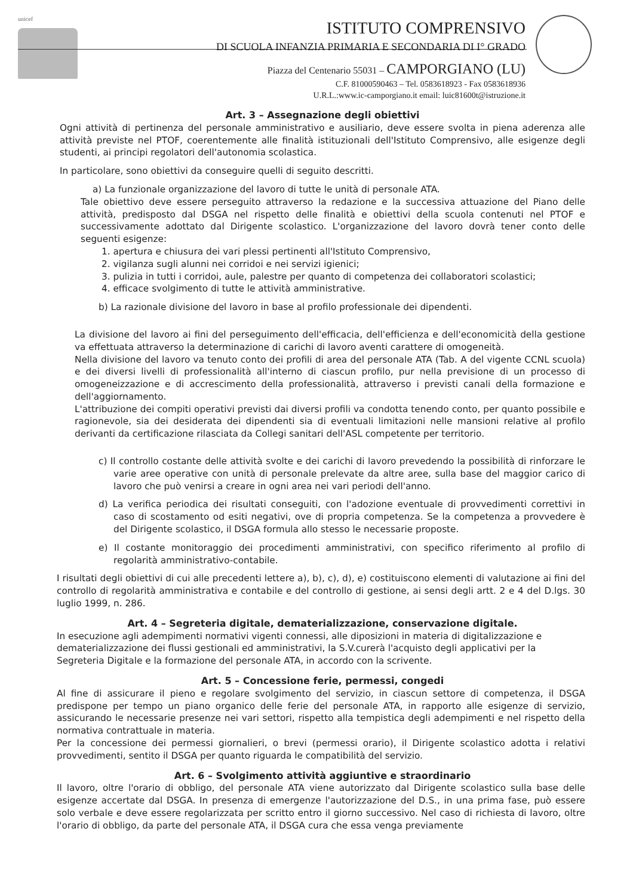unicef
ISTITUTO COMPRENSIVO
DI SCUOLA INFANZIA PRIMARIA E SECONDARIA DI I° GRADO
Piazza del Centenario 55031 – CAMPORGIANO (LU)
C.F. 81000590463 – Tel. 0583618923 - Fax 0583618936
U.R.L.:www.ic-camporgiano.it email: luic81600t@istruzione.it
Art. 3 – Assegnazione degli obiettivi
Ogni attività di pertinenza del personale amministrativo e ausiliario, deve essere svolta in piena aderenza alle attività previste nel PTOF, coerentemente alle finalità istituzionali dell'Istituto Comprensivo, alle esigenze degli studenti, ai principi regolatori dell'autonomia scolastica.
In particolare, sono obiettivi da conseguire quelli di seguito descritti.
a) La funzionale organizzazione del lavoro di tutte le unità di personale ATA.
Tale obiettivo deve essere perseguito attraverso la redazione e la successiva attuazione del Piano delle attività, predisposto dal DSGA nel rispetto delle finalità e obiettivi della scuola contenuti nel PTOF e successivamente adottato dal Dirigente scolastico. L'organizzazione del lavoro dovrà tener conto delle seguenti esigenze:
1. apertura e chiusura dei vari plessi pertinenti all'Istituto Comprensivo,
2. vigilanza sugli alunni nei corridoi e nei servizi igienici;
3. pulizia in tutti i corridoi, aule, palestre per quanto di competenza dei collaboratori scolastici;
4. efficace svolgimento di tutte le attività amministrative.
b) La razionale divisione del lavoro in base al profilo professionale dei dipendenti.
La divisione del lavoro ai fini del perseguimento dell'efficacia, dell'efficienza e dell'economicità della gestione va effettuata attraverso la determinazione di carichi di lavoro aventi carattere di omogeneità.
Nella divisione del lavoro va tenuto conto dei profili di area del personale ATA (Tab. A del vigente CCNL scuola) e dei diversi livelli di professionalità all'interno di ciascun profilo, pur nella previsione di un processo di omogeneizzazione e di accrescimento della professionalità, attraverso i previsti canali della formazione e dell'aggiornamento.
L'attribuzione dei compiti operativi previsti dai diversi profili va condotta tenendo conto, per quanto possibile e ragionevole, sia dei desiderata dei dipendenti sia di eventuali limitazioni nelle mansioni relative al profilo derivanti da certificazione rilasciata da Collegi sanitari dell'ASL competente per territorio.
c) Il controllo costante delle attività svolte e dei carichi di lavoro prevedendo la possibilità di rinforzare le varie aree operative con unità di personale prelevate da altre aree, sulla base del maggior carico di lavoro che può venirsi a creare in ogni area nei vari periodi dell'anno.
d) La verifica periodica dei risultati conseguiti, con l'adozione eventuale di provvedimenti correttivi in caso di scostamento od esiti negativi, ove di propria competenza. Se la competenza a provvedere è del Dirigente scolastico, il DSGA formula allo stesso le necessarie proposte.
e) Il costante monitoraggio dei procedimenti amministrativi, con specifico riferimento al profilo di regolarità amministrativo-contabile.
I risultati degli obiettivi di cui alle precedenti lettere a), b), c), d), e) costituiscono elementi di valutazione ai fini del controllo di regolarità amministrativa e contabile e del controllo di gestione, ai sensi degli artt. 2 e 4 del D.lgs. 30 luglio 1999, n. 286.
Art. 4 – Segreteria digitale, dematerializzazione, conservazione digitale.
In esecuzione agli adempimenti normativi vigenti connessi, alle diposizioni in materia di digitalizzazione e dematerializzazione dei flussi gestionali ed amministrativi, la S.V.curerà l'acquisto degli applicativi per la Segreteria Digitale e la formazione del personale ATA, in accordo con la scrivente.
Art. 5 – Concessione ferie, permessi, congedi
Al fine di assicurare il pieno e regolare svolgimento del servizio, in ciascun settore di competenza, il DSGA predispone per tempo un piano organico delle ferie del personale ATA, in rapporto alle esigenze di servizio, assicurando le necessarie presenze nei vari settori, rispetto alla tempistica degli adempimenti e nel rispetto della normativa contrattuale in materia.
Per la concessione dei permessi giornalieri, o brevi (permessi orario), il Dirigente scolastico adotta i relativi provvedimenti, sentito il DSGA per quanto riguarda le compatibilità del servizio.
Art. 6 – Svolgimento attività aggiuntive e straordinario
Il lavoro, oltre l'orario di obbligo, del personale ATA viene autorizzato dal Dirigente scolastico sulla base delle esigenze accertate dal DSGA. In presenza di emergenze l'autorizzazione del D.S., in una prima fase, può essere solo verbale e deve essere regolarizzata per scritto entro il giorno successivo. Nel caso di richiesta di lavoro, oltre l'orario di obbligo, da parte del personale ATA, il DSGA cura che essa venga previamente